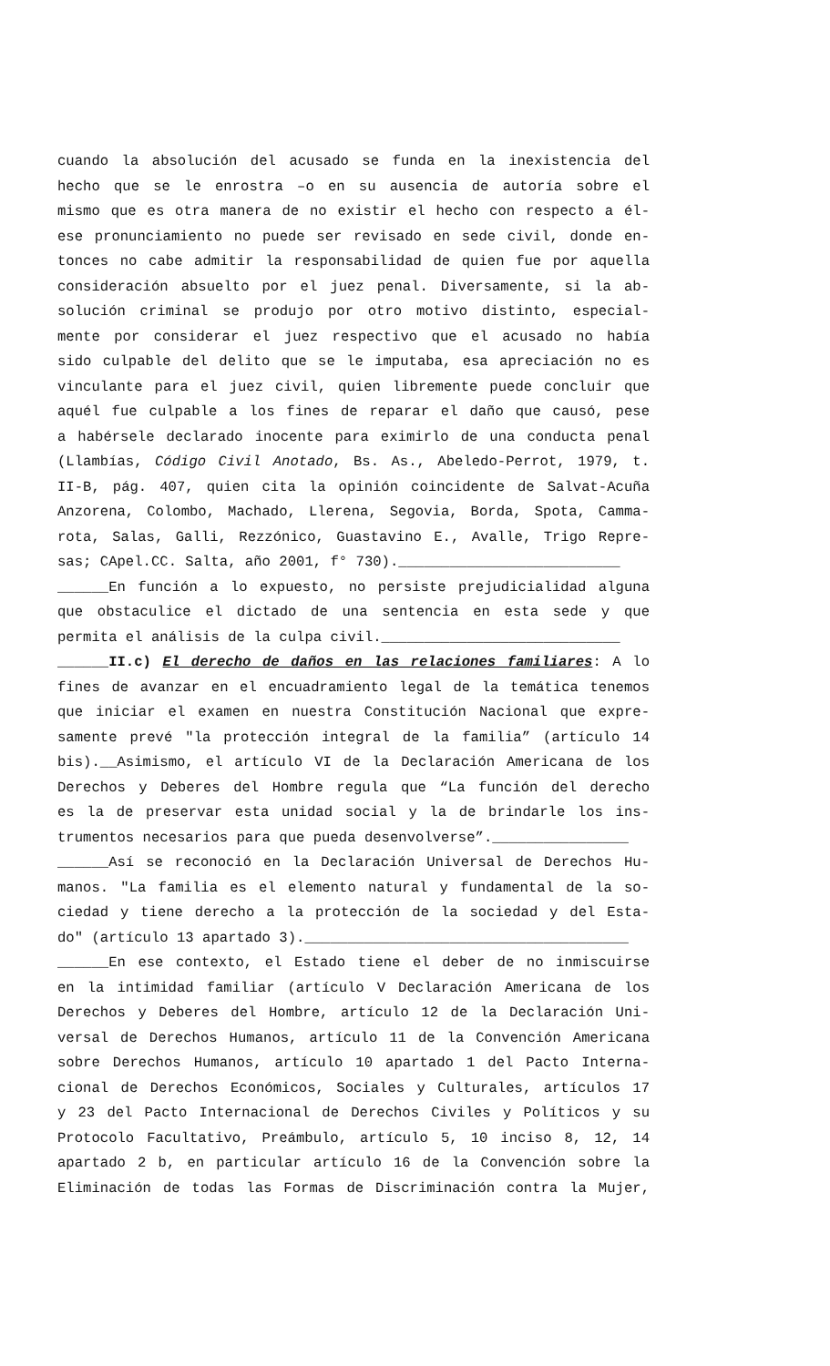cuando la absolución del acusado se funda en la inexistencia del
hecho que se le enrostra –o en su ausencia de autoría sobre el
mismo que es otra manera de no existir el hecho con respecto a él-
ese pronunciamiento no puede ser revisado en sede civil, donde en-
tonces no cabe admitir la responsabilidad de quien fue por aquella
consideración absuelto por el juez penal. Diversamente, si la ab-
solución criminal se produjo por otro motivo distinto, especial-
mente por considerar el juez respectivo que el acusado no había
sido culpable del delito que se le imputaba, esa apreciación no es
vinculante para el juez civil, quien libremente puede concluir que
aquél fue culpable a los fines de reparar el daño que causó, pese
a habérsele declarado inocente para eximirlo de una conducta penal
(Llambías, Código Civil Anotado, Bs. As., Abeledo-Perrot, 1979, t.
II-B, pág. 407, quien cita la opinión coincidente de Salvat-Acuña
Anzorena, Colombo, Machado, Llerena, Segovia, Borda, Spota, Camma-
rota, Salas, Galli, Rezzónico, Guastavino E., Avalle, Trigo Repre-
sas; CApel.CC. Salta, año 2001, f° 730).__________________________
______En función a lo expuesto, no persiste prejudicialidad alguna
que obstaculice el dictado de una sentencia en esta sede y que
permita el análisis de la culpa civil.____________________________
______II.c) El derecho de daños en las relaciones familiares: A lo
fines de avanzar en el encuadramiento legal de la temática tenemos
que iniciar el examen en nuestra Constitución Nacional que expre-
samente prevé "la protección integral de la familia” (artículo 14
bis).__Asimismo, el artículo VI de la Declaración Americana de los
Derechos y Deberes del Hombre regula que “La función del derecho
es la de preservar esta unidad social y la de brindarle los ins-
trumentos necesarios para que pueda desenvolverse”.________________
______Así se reconoció en la Declaración Universal de Derechos Hu-
manos. "La familia es el elemento natural y fundamental de la so-
ciedad y tiene derecho a la protección de la sociedad y del Esta-
do" (artículo 13 apartado 3).______________________________________
______En ese contexto, el Estado tiene el deber de no inmiscuirse
en la intimidad familiar (artículo V Declaración Americana de los
Derechos y Deberes del Hombre, artículo 12 de la Declaración Uni-
versal de Derechos Humanos, artículo 11 de la Convención Americana
sobre Derechos Humanos, artículo 10 apartado 1 del Pacto Interna-
cional de Derechos Económicos, Sociales y Culturales, artículos 17
y 23 del Pacto Internacional de Derechos Civiles y Políticos y su
Protocolo Facultativo, Preámbulo, artículo 5, 10 inciso 8, 12, 14
apartado 2 b, en particular artículo 16 de la Convención sobre la
Eliminación de todas las Formas de Discriminación contra la Mujer,